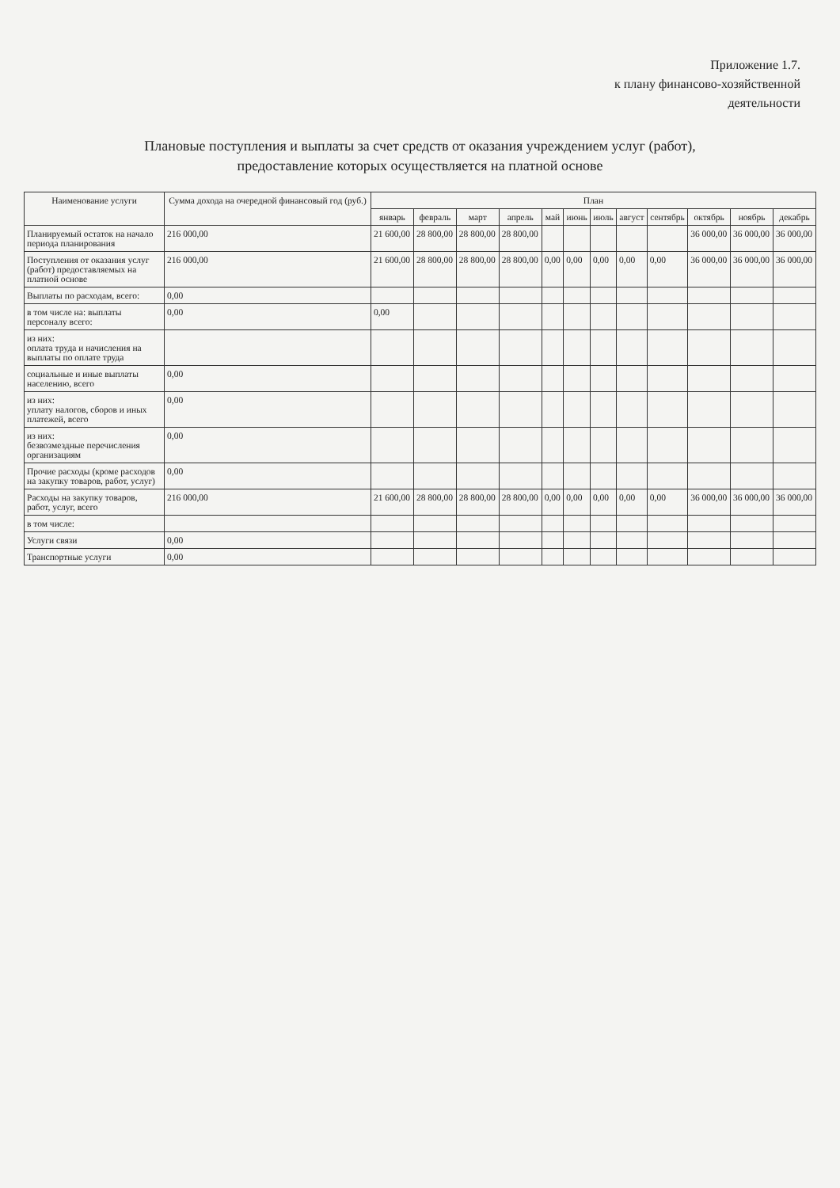Приложение 1.7.
к плану финансово-хозяйственной
деятельности
Плановые поступления и выплаты за счет средств от оказания учреждением услуг (работ),
предоставление которых осуществляется на платной основе
| Наименование услуги | Сумма дохода на очередной финансовый год (руб.) | План | | | | | | | | | | | |
| --- | --- | --- | --- | --- | --- | --- | --- | --- | --- | --- | --- | --- | --- |
| | | январь | февраль | март | апрель | май | июнь | июль | август | сентябрь | октябрь | ноябрь | декабрь |
| Планируемый остаток на начало периода планирования | 216 000,00 | 21 600,00 | 28 800,00 | 28 800,00 | 28 800,00 | | | | | | 36 000,00 | 36 000,00 | 36 000,00 |
| Поступления от оказания услуг (работ) предоставляемых на платной основе | 216 000,00 | 21 600,00 | 28 800,00 | 28 800,00 | 28 800,00 | 0,00 | 0,00 | 0,00 | 0,00 | 0,00 | 36 000,00 | 36 000,00 | 36 000,00 |
| Выплаты по расходам, всего: | 0,00 | | | | | | | | | | | | |
| в том числе на: выплаты персоналу всего: | 0,00 | 0,00 | | | | | | | | | | | |
| из них: оплата труда и начисления на выплаты по оплате труда | | | | | | | | | | | | | |
| социальные и иные выплаты населению, всего | 0,00 | | | | | | | | | | | | |
| из них: уплату налогов, сборов и иных платежей, всего | 0,00 | | | | | | | | | | | | |
| из них: безвозмездные перечисления организациям | 0,00 | | | | | | | | | | | | |
| Прочие расходы (кроме расходов на закупку товаров, работ, услуг) | 0,00 | | | | | | | | | | | | |
| Расходы на закупку товаров, работ, услуг, всего | 216 000,00 | 21 600,00 | 28 800,00 | 28 800,00 | 28 800,00 | 0,00 | 0,00 | 0,00 | 0,00 | 0,00 | 36 000,00 | 36 000,00 | 36 000,00 |
| в том числе: | | | | | | | | | | | | | |
| Услуги связи | 0,00 | | | | | | | | | | | | |
| Транспортные услуги | 0,00 | | | | | | | | | | | | |